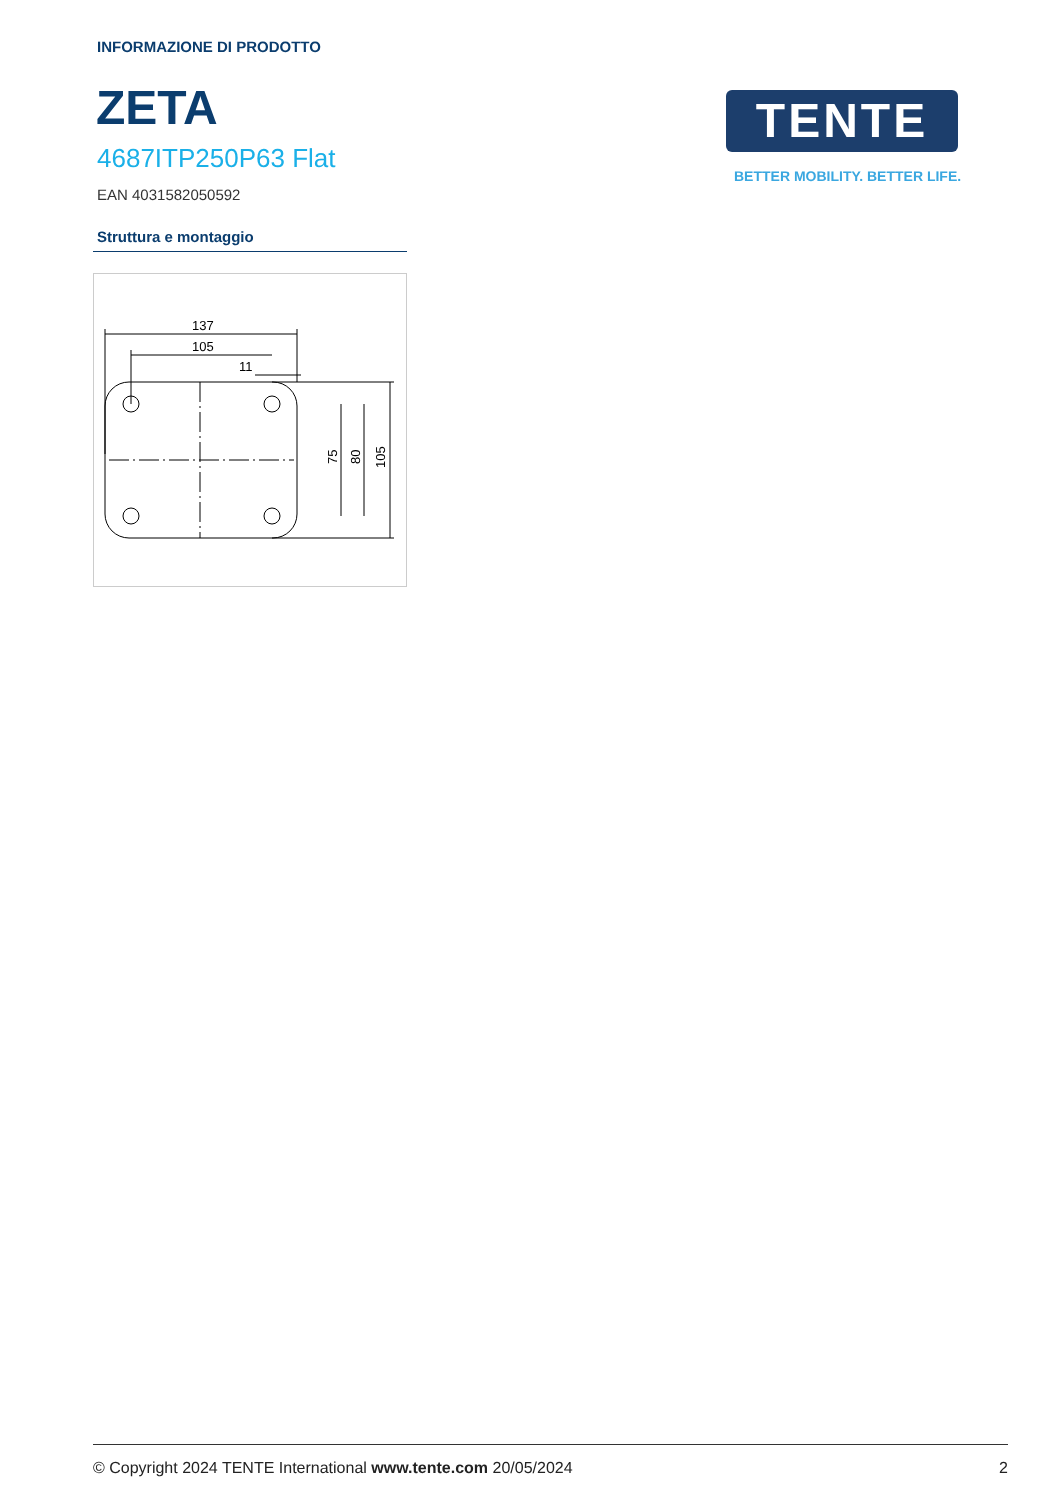INFORMAZIONE DI PRODOTTO
ZETA
4687ITP250P63 Flat
EAN 4031582050592
TENTE
BETTER MOBILITY. BETTER LIFE.
Struttura e montaggio
137
105
11
75
80
105
© Copyright 2024 TENTE International www.tente.com 20/05/2024 2